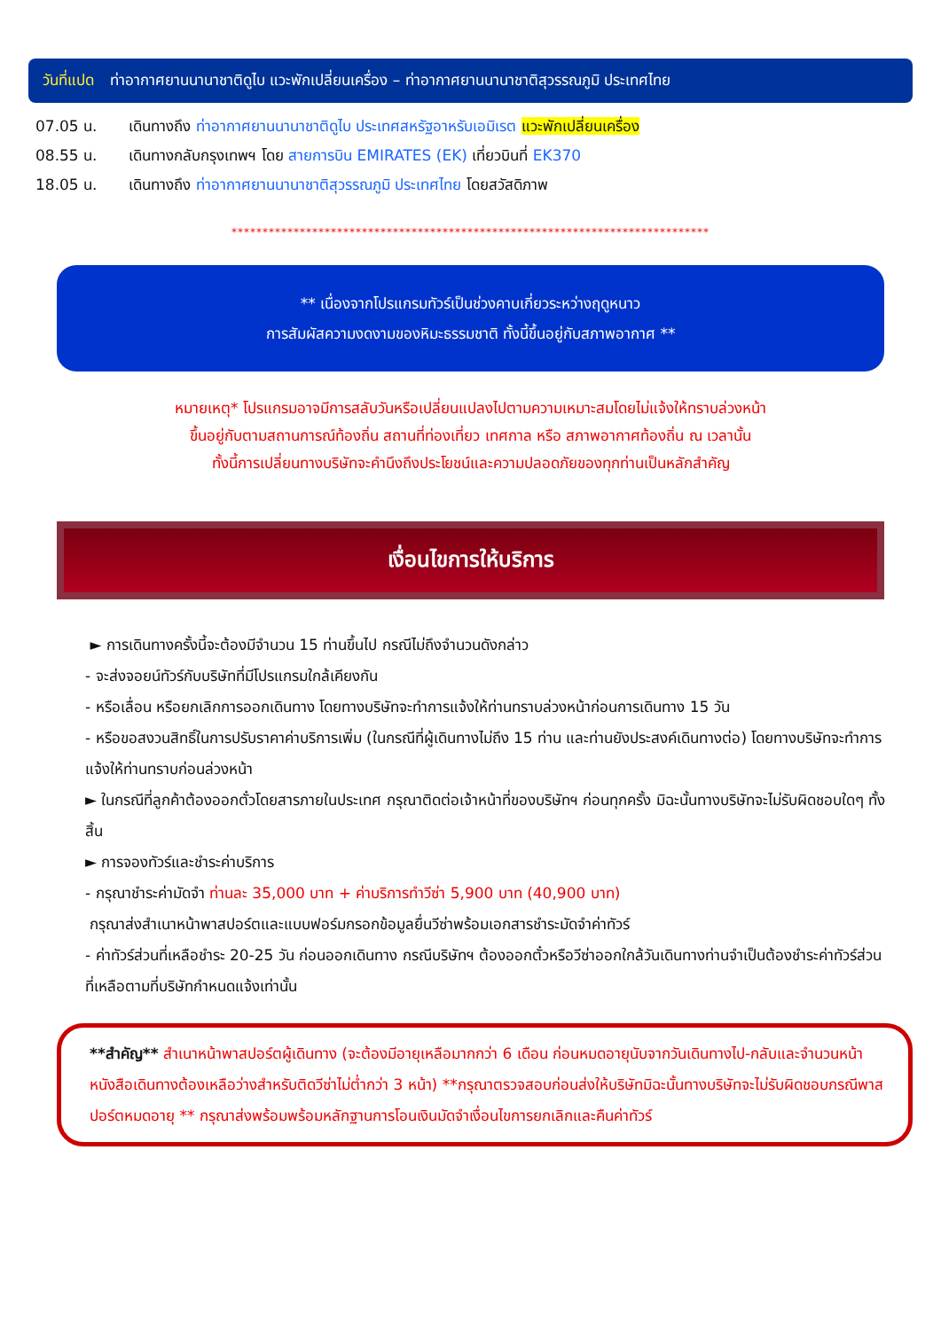วันที่แปด ท่าอากาศยานนานาชาติดูไบ แวะพักเปลี่ยนเครื่อง – ท่าอากาศยานนานาชาติสุวรรณภูมิ ประเทศไทย
07.05 น. เดินทางถึง ท่าอากาศยานนานาชาติดูไบ ประเทศสหรัฐอาหรับเอมิเรต แวะพักเปลี่ยนเครื่อง
08.55 น. เดินทางกลับกรุงเทพฯ โดย สายการบิน EMIRATES (EK) เที่ยวบินที่ EK370
18.05 น. เดินทางถึง ท่าอากาศยานนานาชาติสุวรรณภูมิ ประเทศไทย โดยสวัสดิภาพ
*****************************************************************************
** เนื่องจากโปรแกรมทัวร์เป็นช่วงคาบเกี่ยวระหว่างฤดูหนาว
การสัมผัสความงดงามของหิมะธรรมชาติ ทั้งนี้ขึ้นอยู่กับสภาพอากาศ **
หมายเหตุ* โปรแกรมอาจมีการสลับวันหรือเปลี่ยนแปลงไปตามความเหมาะสมโดยไม่แจ้งให้ทราบล่วงหน้า
ขึ้นอยู่กับตามสถานการณ์ท้องถิ่น สถานที่ท่องเที่ยว เทศกาล หรือ สภาพอากาศท้องถิ่น ณ เวลานั้น
ทั้งนี้การเปลี่ยนทางบริษัทจะคำนึงถึงประโยชน์และความปลอดภัยของทุกท่านเป็นหลักสำคัญ
เงื่อนไขการให้บริการ
► การเดินทางครั้งนี้จะต้องมีจำนวน 15 ท่านขึ้นไป กรณีไม่ถึงจำนวนดังกล่าว
- จะส่งจอยน์ทัวร์กับบริษัทที่มีโปรแกรมใกล้เคียงกัน
- หรือเลื่อน หรือยกเลิกการออกเดินทาง โดยทางบริษัทจะทำการแจ้งให้ท่านทราบล่วงหน้าก่อนการเดินทาง 15 วัน
- หรือขอสงวนสิทธิ์ในการปรับราคาค่าบริการเพิ่ม (ในกรณีที่ผู้เดินทางไม่ถึง 15 ท่าน และท่านยังประสงค์เดินทางต่อ) โดยทางบริษัทจะทำการแจ้งให้ท่านทราบก่อนล่วงหน้า
► ในกรณีที่ลูกค้าต้องออกตั๋วโดยสารภายในประเทศ กรุณาติดต่อเจ้าหน้าที่ของบริษัทฯ ก่อนทุกครั้ง มิฉะนั้นทางบริษัทจะไม่รับผิดชอบใดๆ ทั้งสิ้น
► การจองทัวร์และชำระค่าบริการ
- กรุณาชำระค่ามัดจำ ท่านละ 35,000 บาท + ค่าบริการทำวีซ่า 5,900 บาท (40,900 บาท)
กรุณาส่งสำเนาหน้าพาสปอร์ตและแบบฟอร์มกรอกข้อมูลยื่นวีซ่าพร้อมเอกสารชำระมัดจำค่าทัวร์
- ค่าทัวร์ส่วนที่เหลือชำระ 20-25 วัน ก่อนออกเดินทาง กรณีบริษัทฯ ต้องออกตั๋วหรือวีซ่าออกใกล้วันเดินทางท่านจำเป็นต้องชำระค่าทัวร์ส่วนที่เหลือตามที่บริษัทกำหนดแจ้งเท่านั้น
**สำคัญ** สำเนาหน้าพาสปอร์ตผู้เดินทาง (จะต้องมีอายุเหลือมากกว่า 6 เดือน ก่อนหมดอายุนับจากวันเดินทางไป-กลับและจำนวนหน้าหนังสือเดินทางต้องเหลือว่างสำหรับติดวีซ่าไม่ต่ำกว่า 3 หน้า) **กรุณาตรวจสอบก่อนส่งให้บริษัทมิฉะนั้นทางบริษัทจะไม่รับผิดชอบกรณีพาสปอร์ตหมดอายุ ** กรุณาส่งพร้อมพร้อมหลักฐานการโอนเงินมัดจำเงื่อนไขการยกเลิกและคืนค่าทัวร์